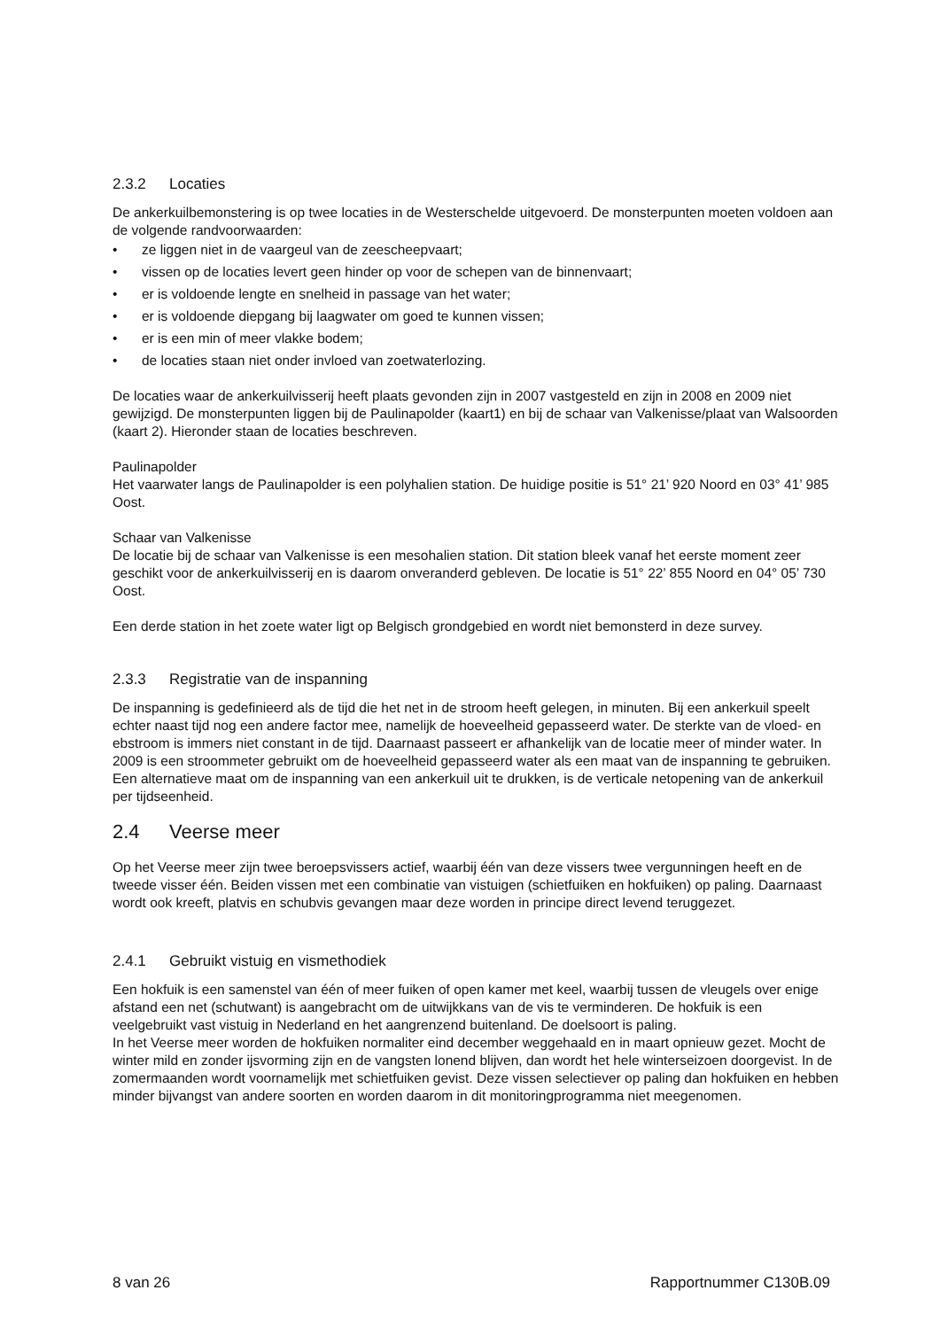2.3.2 Locaties
De ankerkuilbemonstering is op twee locaties in de Westerschelde uitgevoerd. De monsterpunten moeten voldoen aan de volgende randvoorwaarden:
• ze liggen niet in de vaargeul van de zeescheepvaart;
• vissen op de locaties levert geen hinder op voor de schepen van de binnenvaart;
• er is voldoende lengte en snelheid in passage van het water;
• er is voldoende diepgang bij laagwater om goed te kunnen vissen;
• er is een min of meer vlakke bodem;
• de locaties staan niet onder invloed van zoetwaterlozing.
De locaties waar de ankerkuilvisserij heeft plaats gevonden zijn in 2007 vastgesteld en zijn in 2008 en 2009 niet gewijzigd. De monsterpunten liggen bij de Paulinapolder (kaart1) en bij de schaar van Valkenisse/plaat van Walsoorden (kaart 2). Hieronder staan de locaties beschreven.
Paulinapolder
Het vaarwater langs de Paulinapolder is een polyhalien station. De huidige positie is 51° 21’ 920 Noord en 03° 41’ 985 Oost.
Schaar van Valkenisse
De locatie bij de schaar van Valkenisse is een mesohalien station. Dit station bleek vanaf het eerste moment zeer geschikt voor de ankerkuilvisserij en is daarom onveranderd gebleven. De locatie is 51° 22’ 855 Noord en 04° 05’ 730 Oost.
Een derde station in het zoete water ligt op Belgisch grondgebied en wordt niet bemonsterd in deze survey.
2.3.3 Registratie van de inspanning
De inspanning is gedefinieerd als de tijd die het net in de stroom heeft gelegen, in minuten. Bij een ankerkuil speelt echter naast tijd nog een andere factor mee, namelijk de hoeveelheid gepasseerd water. De sterkte van de vloed- en ebstroom is immers niet constant in de tijd. Daarnaast passeert er afhankelijk van de locatie meer of minder water. In 2009 is een stroommeter gebruikt om de hoeveelheid gepasseerd water als een maat van de inspanning te gebruiken. Een alternatieve maat om de inspanning van een ankerkuil uit te drukken, is de verticale netopening van de ankerkuil per tijdseenheid.
2.4 Veerse meer
Op het Veerse meer zijn twee beroepsvissers actief, waarbij één van deze vissers twee vergunningen heeft en de tweede visser één. Beiden vissen met een combinatie van vistuigen (schietfuiken en hokfuiken) op paling. Daarnaast wordt ook kreeft, platvis en schubvis gevangen maar deze worden in principe direct levend teruggezet.
2.4.1 Gebruikt vistuig en vismethodiek
Een hokfuik is een samenstel van één of meer fuiken of open kamer met keel, waarbij tussen de vleugels over enige afstand een net (schutwant) is aangebracht om de uitwijkkans van de vis te verminderen. De hokfuik is een veelgebruikt vast vistuig in Nederland en het aangrenzend buitenland. De doelsoort is paling.
In het Veerse meer worden de hokfuiken normaliter eind december weggehaald en in maart opnieuw gezet. Mocht de winter mild en zonder ijsvorming zijn en de vangsten lonend blijven, dan wordt het hele winterseizoen doorgevist. In de zomermaanden wordt voornamelijk met schietfuiken gevist. Deze vissen selectiever op paling dan hokfuiken en hebben minder bijvangst van andere soorten en worden daarom in dit monitoringprogramma niet meegenomen.
8 van 26 Rapportnummer C130B.09